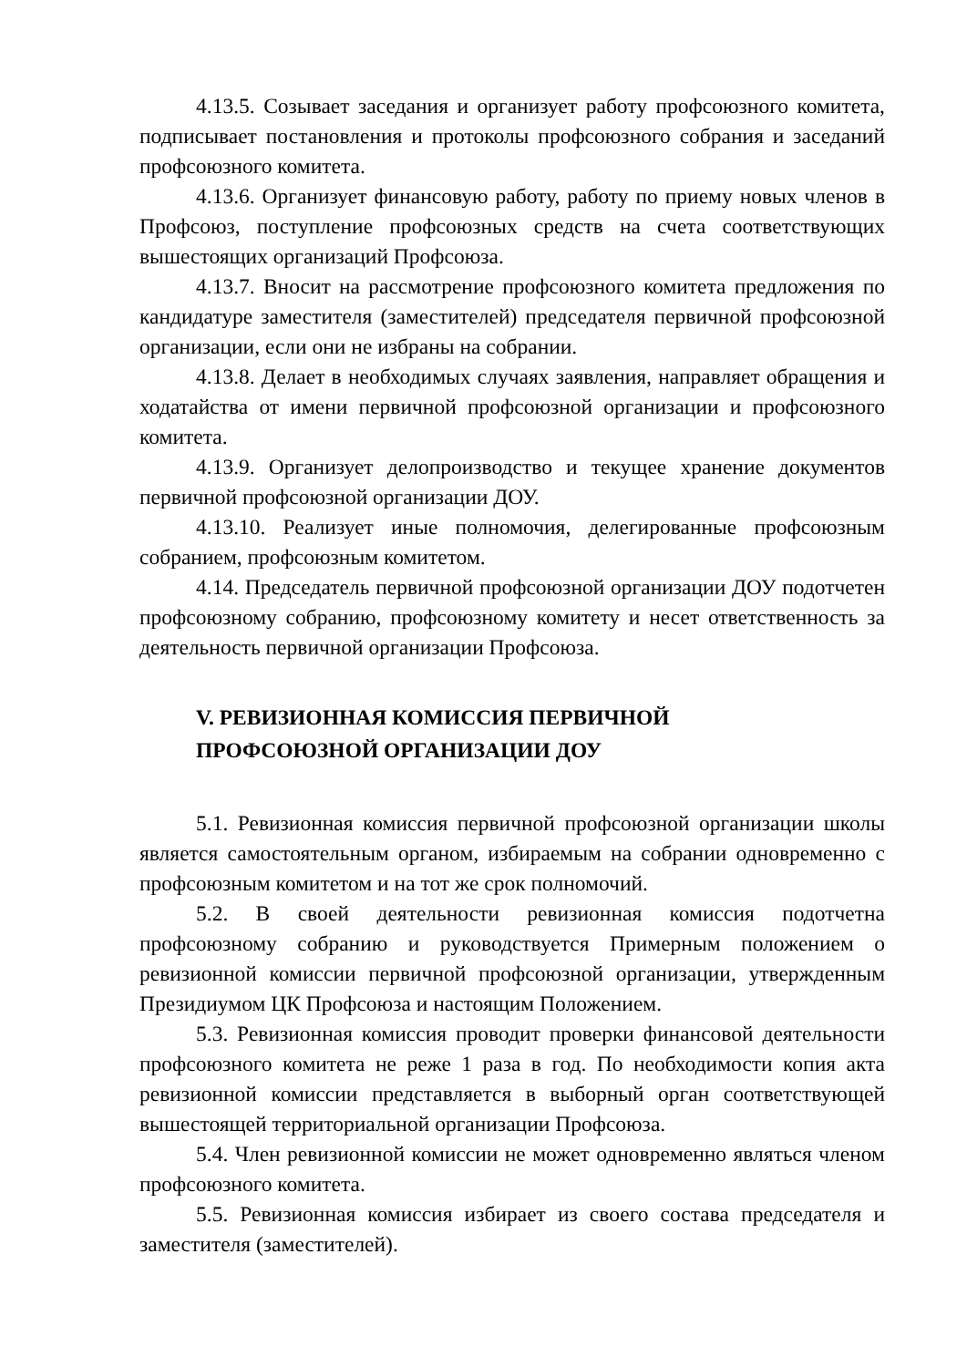4.13.5. Созывает заседания и организует работу профсоюзного комитета, подписывает постановления и протоколы профсоюзного собрания и заседаний профсоюзного комитета.
4.13.6. Организует финансовую работу, работу по приему новых членов в Профсоюз, поступление профсоюзных средств на счета соответствующих вышестоящих организаций Профсоюза.
4.13.7. Вносит на рассмотрение профсоюзного комитета предложения по кандидатуре заместителя (заместителей) председателя первичной профсоюзной организации, если они не избраны на собрании.
4.13.8. Делает в необходимых случаях заявления, направляет обращения и ходатайства от имени первичной профсоюзной организации и профсоюзного комитета.
4.13.9. Организует делопроизводство и текущее хранение документов первичной профсоюзной организации ДОУ.
4.13.10. Реализует иные полномочия, делегированные профсоюзным собранием, профсоюзным комитетом.
4.14. Председатель первичной профсоюзной организации ДОУ подотчетен профсоюзному собранию, профсоюзному комитету и несет ответственность за деятельность первичной организации Профсоюза.
V. РЕВИЗИОННАЯ КОМИССИЯ ПЕРВИЧНОЙ
ПРОФСОЮЗНОЙ ОРГАНИЗАЦИИ ДОУ
5.1. Ревизионная комиссия первичной профсоюзной организации школы является самостоятельным органом, избираемым на собрании одновременно с профсоюзным комитетом и на тот же срок полномочий.
5.2. В своей деятельности ревизионная комиссия подотчетна профсоюзному собранию и руководствуется Примерным положением о ревизионной комиссии первичной профсоюзной организации, утвержденным Президиумом ЦК Профсоюза и настоящим Положением.
5.3. Ревизионная комиссия проводит проверки финансовой деятельности профсоюзного комитета не реже 1 раза в год. По необходимости копия акта ревизионной комиссии представляется в выборный орган соответствующей вышестоящей территориальной организации Профсоюза.
5.4. Член ревизионной комиссии не может одновременно являться членом профсоюзного комитета.
5.5. Ревизионная комиссия избирает из своего состава председателя и заместителя (заместителей).